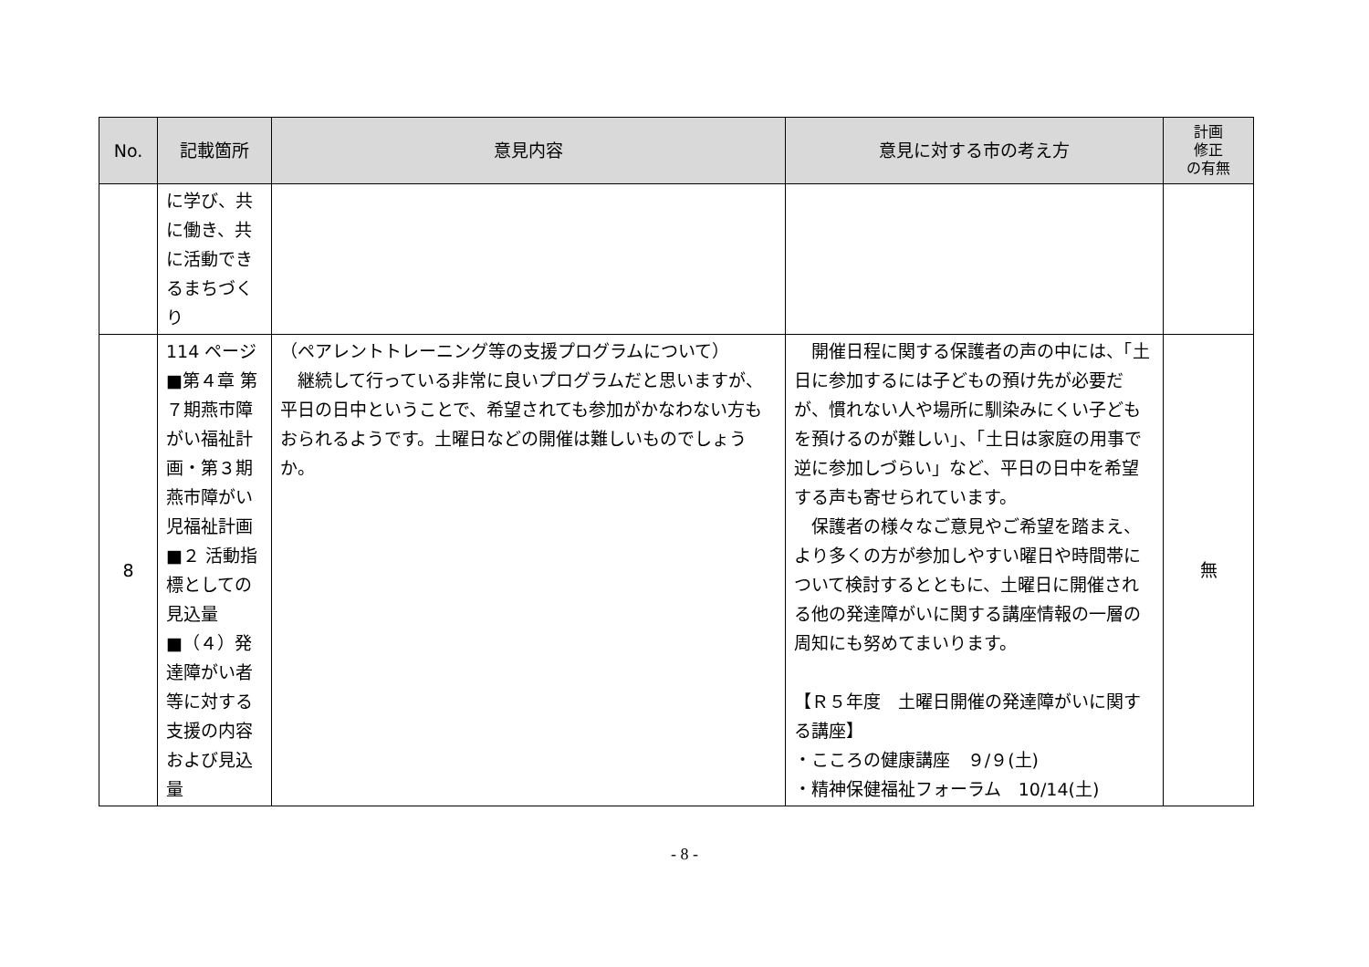| No. | 記載箇所 | 意見内容 | 意見に対する市の考え方 | 計画 修正 の有無 |
| --- | --- | --- | --- | --- |
| | に学び、共に働き、共に活動できるまちづくり | | | |
| 8 | 114 ページ ■第４章 第７期燕市障がい福祉計画・第３期燕市障がい児福祉計画 ■２ 活動指標としての見込量 ■（４）発達障がい者等に対する支援の内容および見込量 | （ペアレントトレーニング等の支援プログラムについて） 継続して行っている非常に良いプログラムだと思いますが、平日の日中ということで、希望されても参加がかなわない方もおられるようです。土曜日などの開催は難しいものでしょうか。 | 開催日程に関する保護者の声の中には、「土日に参加するには子どもの預け先が必要だが、慣れない人や場所に馴染みにくい子どもを預けるのが難しい」、「土日は家庭の用事で逆に参加しづらい」など、平日の日中を希望する声も寄せられています。 保護者の様々なご意見やご希望を踏まえ、より多くの方が参加しやすい曜日や時間帯について検討するとともに、土曜日に開催される他の発達障がいに関する講座情報の一層の周知にも努めてまいります。 【Ｒ５年度 土曜日開催の発達障がいに関する講座】 ・こころの健康講座 ９/９(土) ・精神保健福祉フォーラム 10/14(土) | 無 |
- 8 -